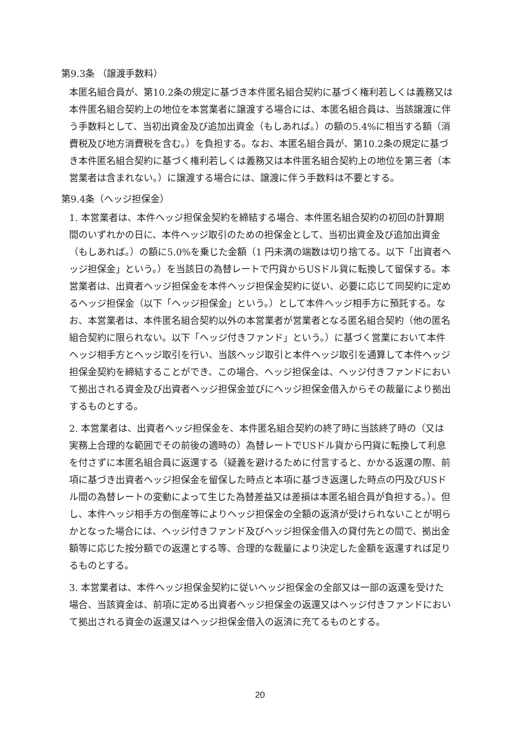第9.3条 （譲渡手数料）
本匿名組合員が、第10.2条の規定に基づき本件匿名組合契約に基づく権利若しくは義務又は本件匿名組合契約上の地位を本営業者に譲渡する場合には、本匿名組合員は、当該譲渡に伴う手数料として、当初出資金及び追加出資金（もしあれば。）の額の5.4%に相当する額（消費税及び地方消費税を含む。）を負担する。なお、本匿名組合員が、第10.2条の規定に基づき本件匿名組合契約に基づく権利若しくは義務又は本件匿名組合契約上の地位を第三者（本営業者は含まれない。）に譲渡する場合には、譲渡に伴う手数料は不要とする。
第9.4条（ヘッジ担保金）
1. 本営業者は、本件ヘッジ担保金契約を締結する場合、本件匿名組合契約の初回の計算期間のいずれかの日に、本件ヘッジ取引のための担保金として、当初出資金及び追加出資金（もしあれば。）の額に5.0%を乗じた金額（1 円未満の端数は切り捨てる。以下「出資者ヘッジ担保金」という。）を当該日の為替レートで円貨からUSドル貨に転換して留保する。本営業者は、出資者ヘッジ担保金を本件ヘッジ担保金契約に従い、必要に応じて同契約に定めるヘッジ担保金（以下「ヘッジ担保金」という。）として本件ヘッジ相手方に預託する。なお、本営業者は、本件匿名組合契約以外の本営業者が営業者となる匿名組合契約（他の匿名組合契約に限られない。以下「ヘッジ付きファンド」という。）に基づく営業において本件ヘッジ相手方とヘッジ取引を行い、当該ヘッジ取引と本件ヘッジ取引を通算して本件ヘッジ担保金契約を締結することができ、この場合、ヘッジ担保金は、ヘッジ付きファンドにおいて拠出される資金及び出資者ヘッジ担保金並びにヘッジ担保金借入からその裁量により拠出するものとする。
2. 本営業者は、出資者ヘッジ担保金を、本件匿名組合契約の終了時に当該終了時の（又は実務上合理的な範囲でその前後の適時の）為替レートでUSドル貨から円貨に転換して利息を付さずに本匿名組合員に返還する（疑義を避けるために付言すると、かかる返還の際、前項に基づき出資者ヘッジ担保金を留保した時点と本項に基づき返還した時点の円及びUSドル間の為替レートの変動によって生じた為替差益又は差損は本匿名組合員が負担する。）。但し、本件ヘッジ相手方の倒産等によりヘッジ担保金の全額の返済が受けられないことが明らかとなった場合には、ヘッジ付きファンド及びヘッジ担保金借入の貸付先との間で、拠出金額等に応じた按分額での返還とする等、合理的な裁量により決定した金額を返還すれば足りるものとする。
3. 本営業者は、本件ヘッジ担保金契約に従いヘッジ担保金の全部又は一部の返還を受けた場合、当該資金は、前項に定める出資者ヘッジ担保金の返還又はヘッジ付きファンドにおいて拠出される資金の返還又はヘッジ担保金借入の返済に充てるものとする。
20